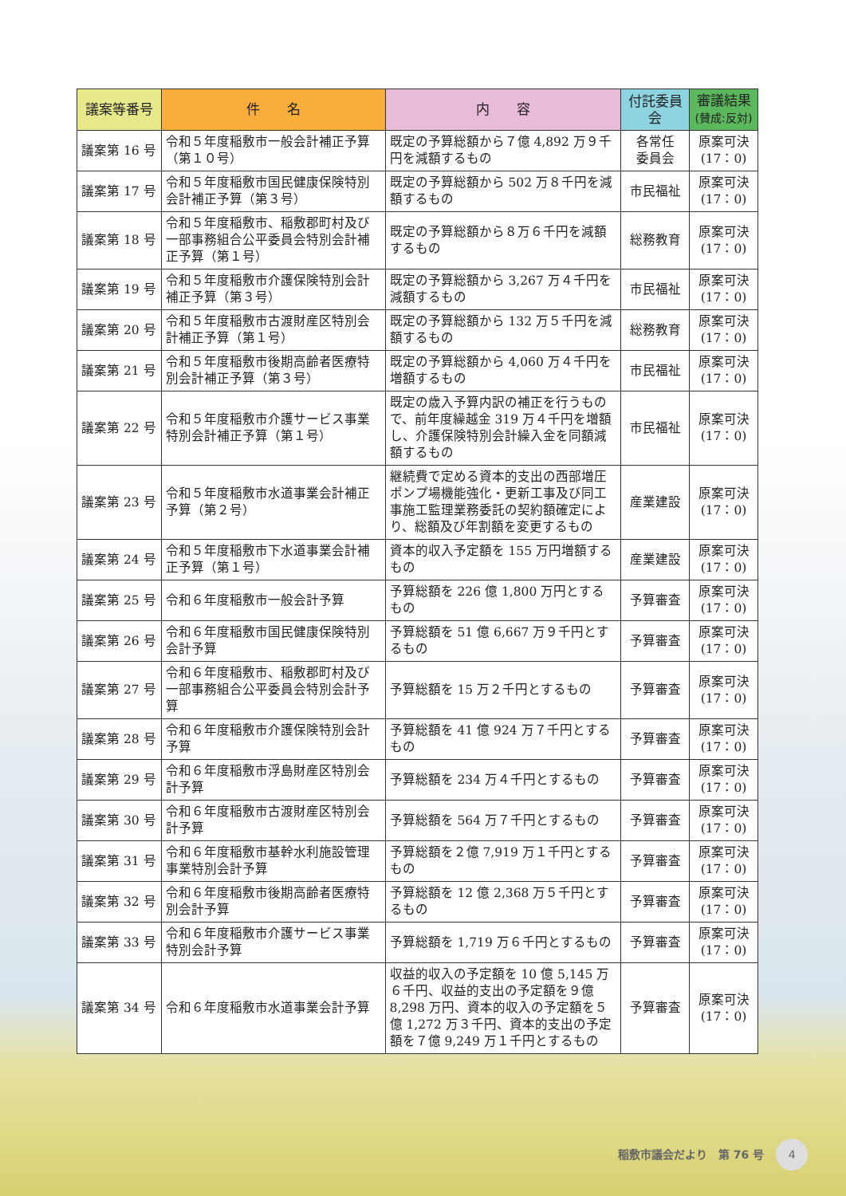| 議案等番号 | 件 名 | 内 容 | 付託委員会 | 審議結果 (賛成:反対) |
| --- | --- | --- | --- | --- |
| 議案第 16 号 | 令和５年度稲敷市一般会計補正予算（第１０号） | 既定の予算総額から７億 4,892 万９千円を減額するもの | 各常任 委員会 | 原案可決 (17：0) |
| 議案第 17 号 | 令和５年度稲敷市国民健康保険特別会計補正予算（第３号） | 既定の予算総額から 502 万８千円を減額するもの | 市民福祉 | 原案可決 (17：0) |
| 議案第 18 号 | 令和５年度稲敷市、稲敷郡町村及び一部事務組合公平委員会特別会計補正予算（第１号） | 既定の予算総額から８万６千円を減額するもの | 総務教育 | 原案可決 (17：0) |
| 議案第 19 号 | 令和５年度稲敷市介護保険特別会計補正予算（第３号） | 既定の予算総額から 3,267 万４千円を減額するもの | 市民福祉 | 原案可決 (17：0) |
| 議案第 20 号 | 令和５年度稲敷市古渡財産区特別会計補正予算（第１号） | 既定の予算総額から 132 万５千円を減額するもの | 総務教育 | 原案可決 (17：0) |
| 議案第 21 号 | 令和５年度稲敷市後期高齢者医療特別会計補正予算（第３号） | 既定の予算総額から 4,060 万４千円を増額するもの | 市民福祉 | 原案可決 (17：0) |
| 議案第 22 号 | 令和５年度稲敷市介護サービス事業特別会計補正予算（第１号） | 既定の歳入予算内訳の補正を行うもので、前年度繰越金 319 万４千円を増額し、介護保険特別会計繰入金を同額減額するもの | 市民福祉 | 原案可決 (17：0) |
| 議案第 23 号 | 令和５年度稲敷市水道事業会計補正予算（第２号） | 継続費で定める資本的支出の西部増圧ポンプ場機能強化・更新工事及び同工事施工監理業務委託の契約額確定により、総額及び年割額を変更するもの | 産業建設 | 原案可決 (17：0) |
| 議案第 24 号 | 令和５年度稲敷市下水道事業会計補正予算（第１号） | 資本的収入予定額を 155 万円増額するもの | 産業建設 | 原案可決 (17：0) |
| 議案第 25 号 | 令和６年度稲敷市一般会計予算 | 予算総額を 226 億 1,800 万円とするもの | 予算審査 | 原案可決 (17：0) |
| 議案第 26 号 | 令和６年度稲敷市国民健康保険特別会計予算 | 予算総額を 51 億 6,667 万９千円とするもの | 予算審査 | 原案可決 (17：0) |
| 議案第 27 号 | 令和６年度稲敷市、稲敷郡町村及び一部事務組合公平委員会特別会計予算 | 予算総額を 15 万２千円とするもの | 予算審査 | 原案可決 (17：0) |
| 議案第 28 号 | 令和６年度稲敷市介護保険特別会計予算 | 予算総額を 41 億 924 万７千円とするもの | 予算審査 | 原案可決 (17：0) |
| 議案第 29 号 | 令和６年度稲敷市浮島財産区特別会計予算 | 予算総額を 234 万４千円とするもの | 予算審査 | 原案可決 (17：0) |
| 議案第 30 号 | 令和６年度稲敷市古渡財産区特別会計予算 | 予算総額を 564 万７千円とするもの | 予算審査 | 原案可決 (17：0) |
| 議案第 31 号 | 令和６年度稲敷市基幹水利施設管理事業特別会計予算 | 予算総額を２億 7,919 万１千円とするもの | 予算審査 | 原案可決 (17：0) |
| 議案第 32 号 | 令和６年度稲敷市後期高齢者医療特別会計予算 | 予算総額を 12 億 2,368 万５千円とするもの | 予算審査 | 原案可決 (17：0) |
| 議案第 33 号 | 令和６年度稲敷市介護サービス事業特別会計予算 | 予算総額を 1,719 万６千円とするもの | 予算審査 | 原案可決 (17：0) |
| 議案第 34 号 | 令和６年度稲敷市水道事業会計予算 | 収益的収入の予定額を 10 億 5,145 万６千円、収益的支出の予定額を９億 8,298 万円、資本的収入の予定額を５億 1,272 万３千円、資本的支出の予定額を７億 9,249 万１千円とするもの | 予算審査 | 原案可決 (17：0) |
稲敷市議会だより　第 76 号 4